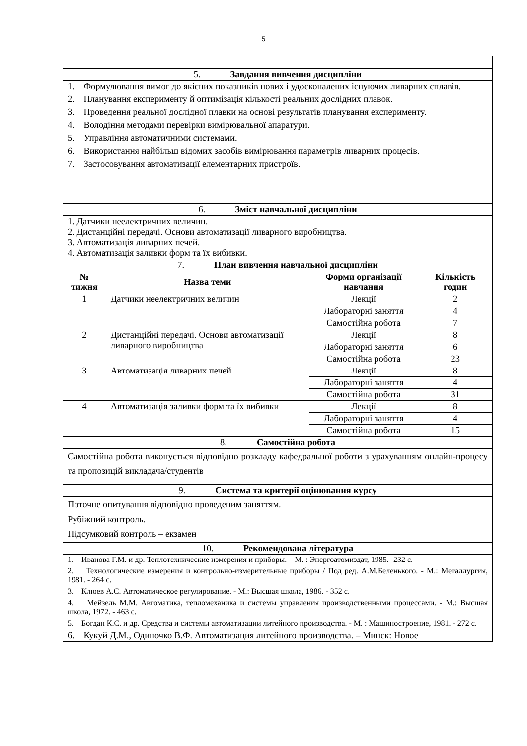5
| 5. Завдання вивчення дисципліни | | | |
| 1. Формулювання вимог до якісних показників нових і удосконалених існуючих ливарних сплавів. 2. Планування експерименту й оптимізація кількості реальних дослідних плавок. 3. Проведення реальної дослідної плавки на основі результатів планування експерименту. 4. Володіння методами перевірки вимірювальної апаратури. 5. Управління автоматичними системами. 6. Використання найбільш відомих засобів вимірювання параметрів ливарних процесів. 7. Застосовування автоматизації елементарних пристроїв. | | | |
| 6. Зміст навчальної дисципліни | | | |
| 1. Датчики неелектричних величин. 2. Дистанційні передачі. Основи автоматизації ливарного виробництва. 3. Автоматизація ливарних печей. 4. Автоматизація заливки форм та їх вибивки. | | | |
| 7. План вивчення навчальної дисципліни | | | |
| № тижня | Назва теми | Форми організації навчання | Кількість годин |
| 1 | Датчики неелектричних величин | Лекції | 2 |
| | | Лабораторні заняття | 4 |
| | | Самостійна робота | 7 |
| 2 | Дистанційні передачі. Основи автоматизації ливарного виробництва | Лекції | 8 |
| | | Лабораторні заняття | 6 |
| | | Самостійна робота | 23 |
| 3 | Автоматизація ливарних печей | Лекції | 8 |
| | | Лабораторні заняття | 4 |
| | | Самостійна робота | 31 |
| 4 | Автоматизація заливки форм та їх вибивки | Лекції | 8 |
| | | Лабораторні заняття | 4 |
| | | Самостійна робота | 15 |
| 8. Самостійна робота | | | |
| Самостійна робота виконується відповідно розкладу кафедральної роботи з урахуванням онлайн-процесу та пропозицій викладача/студентів | | | |
| 9. Система та критерії оцінювання курсу | | | |
| Поточне опитування відповідно проведеним заняттям. Рубіжний контроль. Підсумковий контроль – екзамен | | | |
| 10. Рекомендована література | | | |
| 1. Иванова Г.М. и др. Теплотехнические измерения и приборы. – М. : Энергоатомиздат, 1985.- 232 с. 2. Технологические измерения и контрольно-измерительные приборы / Под ред. А.М.Беленького. - М.: Металлургия, 1981. - 264 с. 3. Клюев А.С. Автоматическое регулирование. - М.: Высшая школа, 1986. - 352 с. 4. Мейзель М.М. Автоматика, тепломеханика и системы управления производственными процессами. - М.: Высшая школа, 1972. - 463 с. 5. Богдан К.С. и др. Средства и системы автоматизации литейного производства. - М. : Машиностроение, 1981. - 272 с. 6. Кукуй Д.М., Одиночко В.Ф. Автоматизация литейного производства. – Минск: Новое | | | |